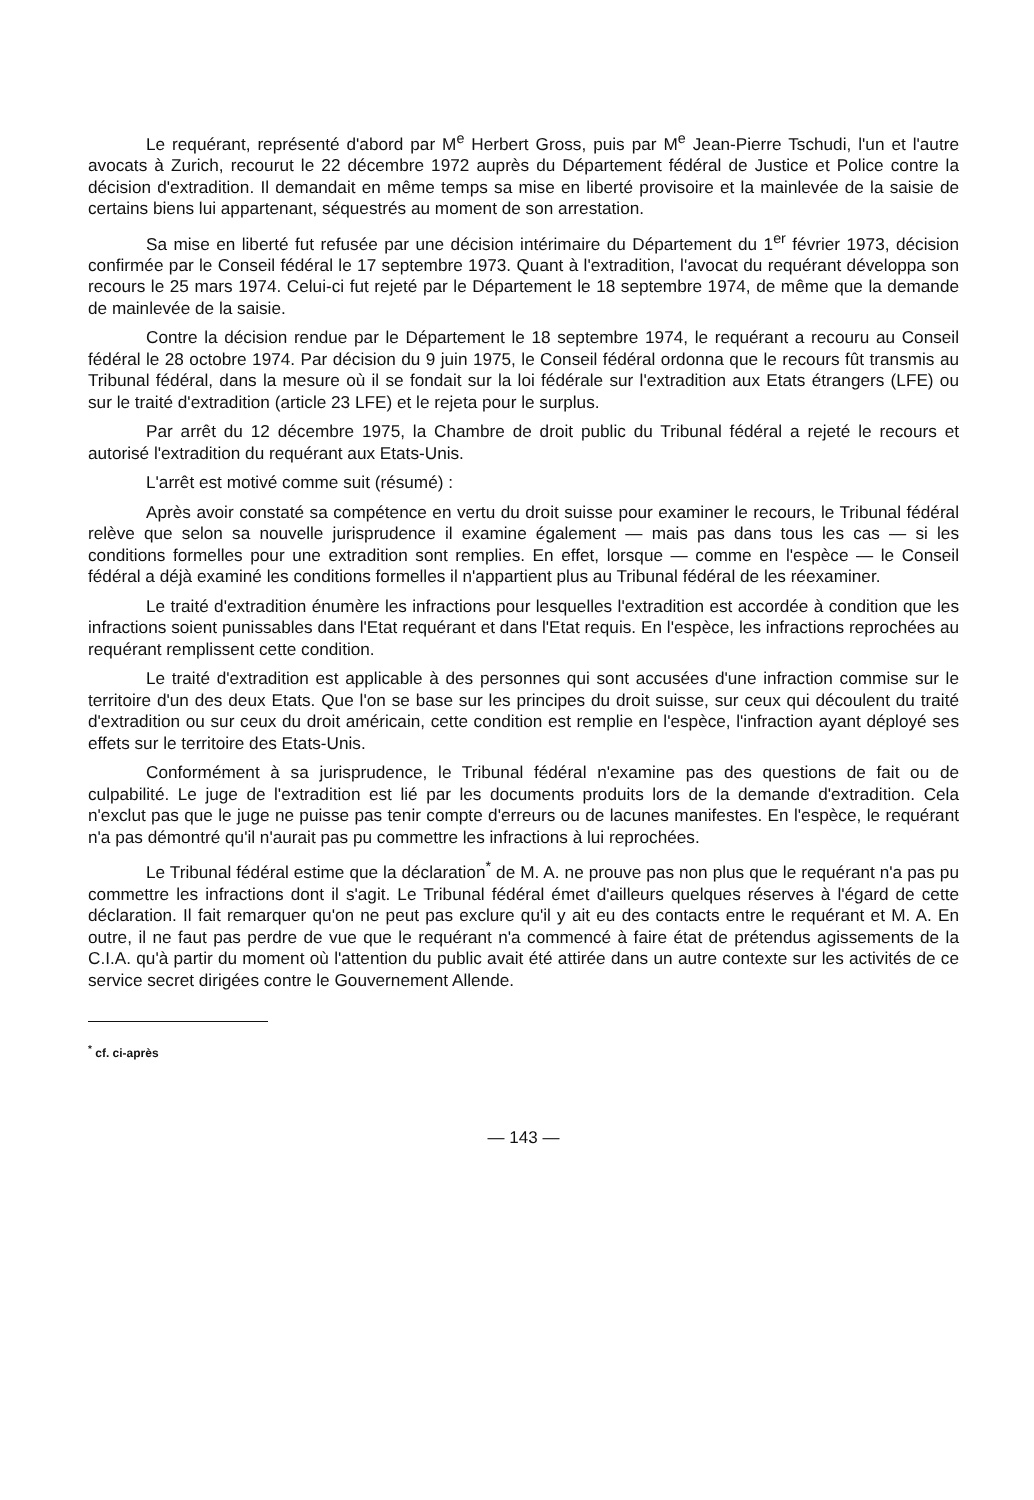Le requérant, représenté d'abord par M<sup>e</sup> Herbert Gross, puis par M<sup>e</sup> Jean-Pierre Tschudi, l'un et l'autre avocats à Zurich, recourut le 22 décembre 1972 auprès du Département fédéral de Justice et Police contre la décision d'extradition. Il demandait en même temps sa mise en liberté provisoire et la mainlevée de la saisie de certains biens lui appartenant, séquestrés au moment de son arrestation.
Sa mise en liberté fut refusée par une décision intérimaire du Département du 1<sup>er</sup> février 1973, décision confirmée par le Conseil fédéral le 17 septembre 1973. Quant à l'extradition, l'avocat du requérant développa son recours le 25 mars 1974. Celui-ci fut rejeté par le Département le 18 septembre 1974, de même que la demande de mainlevée de la saisie.
Contre la décision rendue par le Département le 18 septembre 1974, le requérant a recouru au Conseil fédéral le 28 octobre 1974. Par décision du 9 juin 1975, le Conseil fédéral ordonna que le recours fût transmis au Tribunal fédéral, dans la mesure où il se fondait sur la loi fédérale sur l'extradition aux Etats étrangers (LFE) ou sur le traité d'extradition (article 23 LFE) et le rejeta pour le surplus.
Par arrêt du 12 décembre 1975, la Chambre de droit public du Tribunal fédéral a rejeté le recours et autorisé l'extradition du requérant aux Etats-Unis.
L'arrêt est motivé comme suit (résumé) :
Après avoir constaté sa compétence en vertu du droit suisse pour examiner le recours, le Tribunal fédéral relève que selon sa nouvelle jurisprudence il examine également — mais pas dans tous les cas — si les conditions formelles pour une extradition sont remplies. En effet, lorsque — comme en l'espèce — le Conseil fédéral a déjà examiné les conditions formelles il n'appartient plus au Tribunal fédéral de les réexaminer.
Le traité d'extradition énumère les infractions pour lesquelles l'extradition est accordée à condition que les infractions soient punissables dans l'Etat requérant et dans l'Etat requis. En l'espèce, les infractions reprochées au requérant remplissent cette condition.
Le traité d'extradition est applicable à des personnes qui sont accusées d'une infraction commise sur le territoire d'un des deux Etats. Que l'on se base sur les principes du droit suisse, sur ceux qui découlent du traité d'extradition ou sur ceux du droit américain, cette condition est remplie en l'espèce, l'infraction ayant déployé ses effets sur le territoire des Etats-Unis.
Conformément à sa jurisprudence, le Tribunal fédéral n'examine pas des questions de fait ou de culpabilité. Le juge de l'extradition est lié par les documents produits lors de la demande d'extradition. Cela n'exclut pas que le juge ne puisse pas tenir compte d'erreurs ou de lacunes manifestes. En l'espèce, le requérant n'a pas démontré qu'il n'aurait pas pu commettre les infractions à lui reprochées.
Le Tribunal fédéral estime que la déclaration<sup>*</sup> de M. A. ne prouve pas non plus que le requérant n'a pas pu commettre les infractions dont il s'agit. Le Tribunal fédéral émet d'ailleurs quelques réserves à l'égard de cette déclaration. Il fait remarquer qu'on ne peut pas exclure qu'il y ait eu des contacts entre le requérant et M. A. En outre, il ne faut pas perdre de vue que le requérant n'a commencé à faire état de prétendus agissements de la C.I.A. qu'à partir du moment où l'attention du public avait été attirée dans un autre contexte sur les activités de ce service secret dirigées contre le Gouvernement Allende.
<sup>*</sup> cf. ci-après
— 143 —